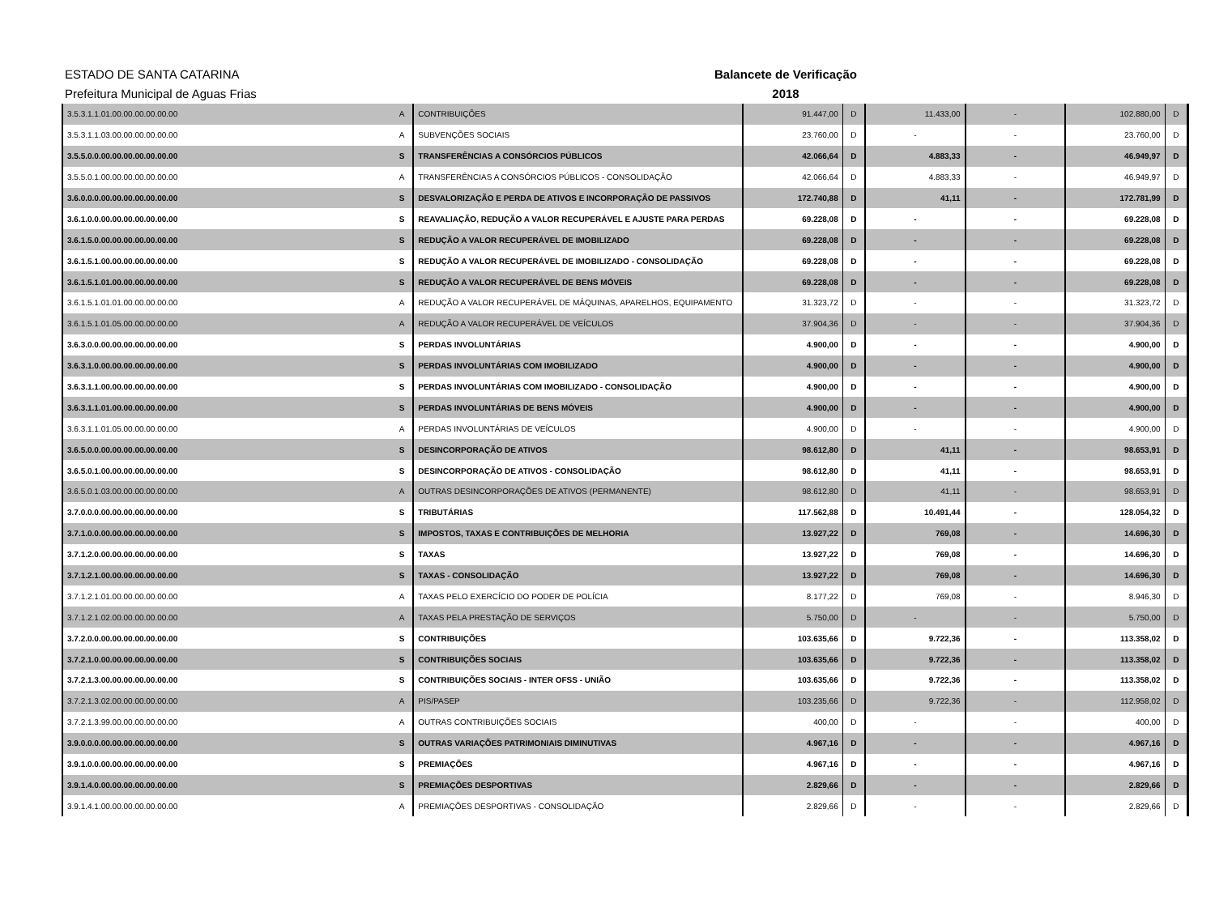ESTADO DE SANTA CATARINA
Prefeitura Municipal de Aguas Frias
Balancete de Verificação
2018
| 3.5.3.1.1.01.00.00.00.00.00.00 | A | CONTRIBUIÇÕES | 91.447,00 | D | 11.433,00 | - | 102.880,00 | D |
| 3.5.3.1.1.03.00.00.00.00.00.00 | A | SUBVENÇÕES SOCIAIS | 23.760,00 | D | - | - | 23.760,00 | D |
| 3.5.5.0.0.00.00.00.00.00.00.00 | S | TRANSFERÊNCIAS A CONSÓRCIOS PÚBLICOS | 42.066,64 | D | 4.883,33 | - | 46.949,97 | D |
| 3.5.5.0.1.00.00.00.00.00.00.00 | A | TRANSFERÊNCIAS A CONSÓRCIOS PÚBLICOS - CONSOLIDAÇÃO | 42.066,64 | D | 4.883,33 | - | 46.949,97 | D |
| 3.6.0.0.0.00.00.00.00.00.00.00 | S | DESVALORIZAÇÃO E PERDA DE ATIVOS E INCORPORAÇÃO DE PASSIVOS | 172.740,88 | D | 41,11 | - | 172.781,99 | D |
| 3.6.1.0.0.00.00.00.00.00.00.00 | S | REAVALIAÇÃO, REDUÇÃO A VALOR RECUPERÁVEL E AJUSTE PARA PERDAS | 69.228,08 | D | - | - | 69.228,08 | D |
| 3.6.1.5.0.00.00.00.00.00.00.00 | S | REDUÇÃO A VALOR RECUPERÁVEL DE IMOBILIZADO | 69.228,08 | D | - | - | 69.228,08 | D |
| 3.6.1.5.1.00.00.00.00.00.00.00 | S | REDUÇÃO A VALOR RECUPERÁVEL DE IMOBILIZADO - CONSOLIDAÇÃO | 69.228,08 | D | - | - | 69.228,08 | D |
| 3.6.1.5.1.01.00.00.00.00.00.00 | S | REDUÇÃO A VALOR RECUPERÁVEL DE BENS MÓVEIS | 69.228,08 | D | - | - | 69.228,08 | D |
| 3.6.1.5.1.01.01.00.00.00.00.00 | A | REDUÇÃO A VALOR RECUPERÁVEL DE MÁQUINAS, APARELHOS, EQUIPAMENTO | 31.323,72 | D | - | - | 31.323,72 | D |
| 3.6.1.5.1.01.05.00.00.00.00.00 | A | REDUÇÃO A VALOR RECUPERÁVEL DE VEÍCULOS | 37.904,36 | D | - | - | 37.904,36 | D |
| 3.6.3.0.0.00.00.00.00.00.00.00 | S | PERDAS INVOLUNTÁRIAS | 4.900,00 | D | - | - | 4.900,00 | D |
| 3.6.3.1.0.00.00.00.00.00.00.00 | S | PERDAS INVOLUNTÁRIAS COM IMOBILIZADO | 4.900,00 | D | - | - | 4.900,00 | D |
| 3.6.3.1.1.00.00.00.00.00.00.00 | S | PERDAS INVOLUNTÁRIAS COM IMOBILIZADO - CONSOLIDAÇÃO | 4.900,00 | D | - | - | 4.900,00 | D |
| 3.6.3.1.1.01.00.00.00.00.00.00 | S | PERDAS INVOLUNTÁRIAS DE BENS MÓVEIS | 4.900,00 | D | - | - | 4.900,00 | D |
| 3.6.3.1.1.01.05.00.00.00.00.00 | A | PERDAS INVOLUNTÁRIAS DE VEÍCULOS | 4.900,00 | D | - | - | 4.900,00 | D |
| 3.6.5.0.0.00.00.00.00.00.00.00 | S | DESINCORPORAÇÃO DE ATIVOS | 98.612,80 | D | 41,11 | - | 98.653,91 | D |
| 3.6.5.0.1.00.00.00.00.00.00.00 | S | DESINCORPORAÇÃO DE ATIVOS - CONSOLIDAÇÃO | 98.612,80 | D | 41,11 | - | 98.653,91 | D |
| 3.6.5.0.1.03.00.00.00.00.00.00 | A | OUTRAS DESINCORPORAÇÕES DE ATIVOS (PERMANENTE) | 98.612,80 | D | 41,11 | - | 98.653,91 | D |
| 3.7.0.0.0.00.00.00.00.00.00.00 | S | TRIBUTÁRIAS | 117.562,88 | D | 10.491,44 | - | 128.054,32 | D |
| 3.7.1.0.0.00.00.00.00.00.00.00 | S | IMPOSTOS, TAXAS E CONTRIBUIÇÕES DE MELHORIA | 13.927,22 | D | 769,08 | - | 14.696,30 | D |
| 3.7.1.2.0.00.00.00.00.00.00.00 | S | TAXAS | 13.927,22 | D | 769,08 | - | 14.696,30 | D |
| 3.7.1.2.1.00.00.00.00.00.00.00 | S | TAXAS - CONSOLIDAÇÃO | 13.927,22 | D | 769,08 | - | 14.696,30 | D |
| 3.7.1.2.1.01.00.00.00.00.00.00 | A | TAXAS PELO EXERCÍCIO DO PODER DE POLÍCIA | 8.177,22 | D | 769,08 | - | 8.946,30 | D |
| 3.7.1.2.1.02.00.00.00.00.00.00 | A | TAXAS PELA PRESTAÇÃO DE SERVIÇOS | 5.750,00 | D | - | - | 5.750,00 | D |
| 3.7.2.0.0.00.00.00.00.00.00.00 | S | CONTRIBUIÇÕES | 103.635,66 | D | 9.722,36 | - | 113.358,02 | D |
| 3.7.2.1.0.00.00.00.00.00.00.00 | S | CONTRIBUIÇÕES SOCIAIS | 103.635,66 | D | 9.722,36 | - | 113.358,02 | D |
| 3.7.2.1.3.00.00.00.00.00.00.00 | S | CONTRIBUIÇÕES SOCIAIS - INTER OFSS - UNIÃO | 103.635,66 | D | 9.722,36 | - | 113.358,02 | D |
| 3.7.2.1.3.02.00.00.00.00.00.00 | A | PIS/PASEP | 103.235,66 | D | 9.722,36 | - | 112.958,02 | D |
| 3.7.2.1.3.99.00.00.00.00.00.00 | A | OUTRAS CONTRIBUIÇÕES SOCIAIS | 400,00 | D | - | - | 400,00 | D |
| 3.9.0.0.0.00.00.00.00.00.00.00 | S | OUTRAS VARIAÇÕES PATRIMONIAIS DIMINUTIVAS | 4.967,16 | D | - | - | 4.967,16 | D |
| 3.9.1.0.0.00.00.00.00.00.00.00 | S | PREMIAÇÕES | 4.967,16 | D | - | - | 4.967,16 | D |
| 3.9.1.4.0.00.00.00.00.00.00.00 | S | PREMIAÇÕES DESPORTIVAS | 2.829,66 | D | - | - | 2.829,66 | D |
| 3.9.1.4.1.00.00.00.00.00.00.00 | A | PREMIAÇÕES DESPORTIVAS - CONSOLIDAÇÃO | 2.829,66 | D | - | - | 2.829,66 | D |